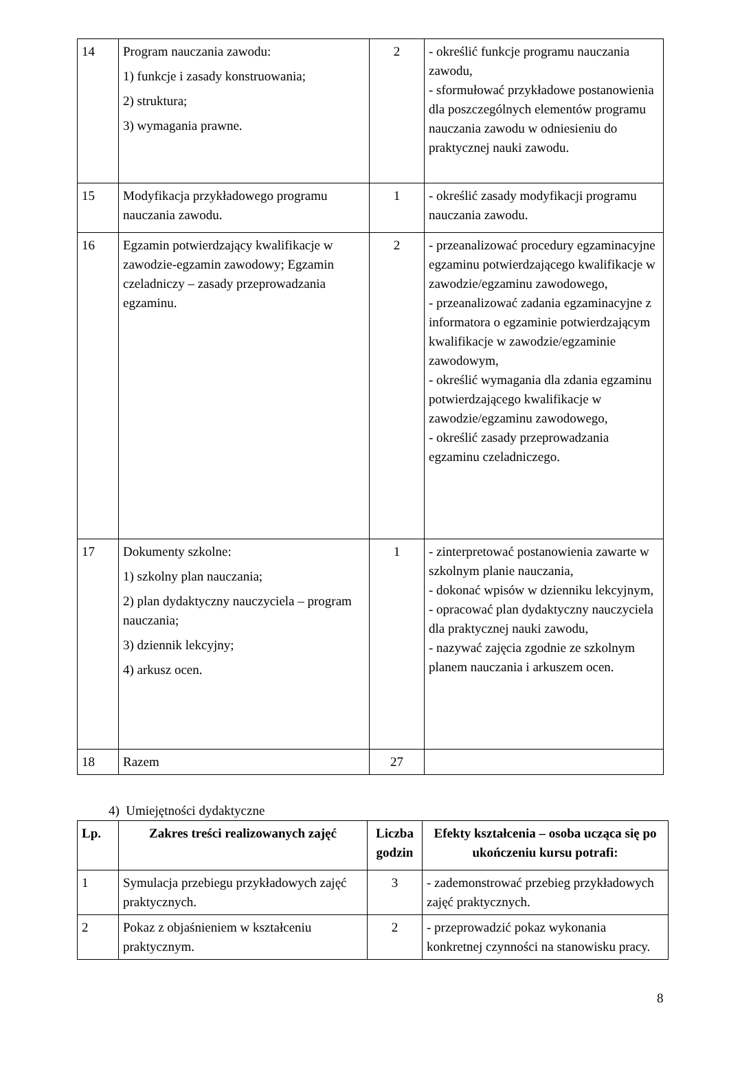| 14 | Program nauczania zawodu: 1) funkcje i zasady konstruowania; 2) struktura; 3) wymagania prawne. | 2 | - określić funkcje programu nauczania zawodu, - sformułować przykładowe postanowienia dla poszczególnych elementów programu nauczania zawodu w odniesieniu do praktycznej nauki zawodu. |
| 15 | Modyfikacja przykładowego programu nauczania zawodu. | 1 | - określić zasady modyfikacji programu nauczania zawodu. |
| 16 | Egzamin potwierdzający kwalifikacje w zawodzie-egzamin zawodowy; Egzamin czeladniczy – zasady przeprowadzania egzaminu. | 2 | - przeanalizować procedury egzaminacyjne egzaminu potwierdzającego kwalifikacje w zawodzie/egzaminu zawodowego, - przeanalizować zadania egzaminacyjne z informatora o egzaminie potwierdzającym kwalifikacje w zawodzie/egzaminie zawodowym, - określić wymagania dla zdania egzaminu potwierdzającego kwalifikacje w zawodzie/egzaminu zawodowego, - określić zasady przeprowadzania egzaminu czeladniczego. |
| 17 | Dokumenty szkolne: 1) szkolny plan nauczania; 2) plan dydaktyczny nauczyciela – program nauczania; 3) dziennik lekcyjny; 4) arkusz ocen. | 1 | - zinterpretować postanowienia zawarte w szkolnym planie nauczania, - dokonać wpisów w dzienniku lekcyjnym, - opracować plan dydaktyczny nauczyciela dla praktycznej nauki zawodu, - nazywać zajęcia zgodnie ze szkolnym planem nauczania i arkuszem ocen. |
| 18 | Razem | 27 | |
4) Umiejętności dydaktyczne
| Lp. | Zakres treści realizowanych zajęć | Liczba godzin | Efekty kształcenia – osoba ucząca się po ukończeniu kursu potrafi: |
| --- | --- | --- | --- |
| 1 | Symulacja przebiegu przykładowych zajęć praktycznych. | 3 | - zademonstrować przebieg przykładowych zajęć praktycznych. |
| 2 | Pokaz z objaśnieniem w kształceniu praktycznym. | 2 | - przeprowadzić pokaz wykonania konkretnej czynności na stanowisku pracy. |
8